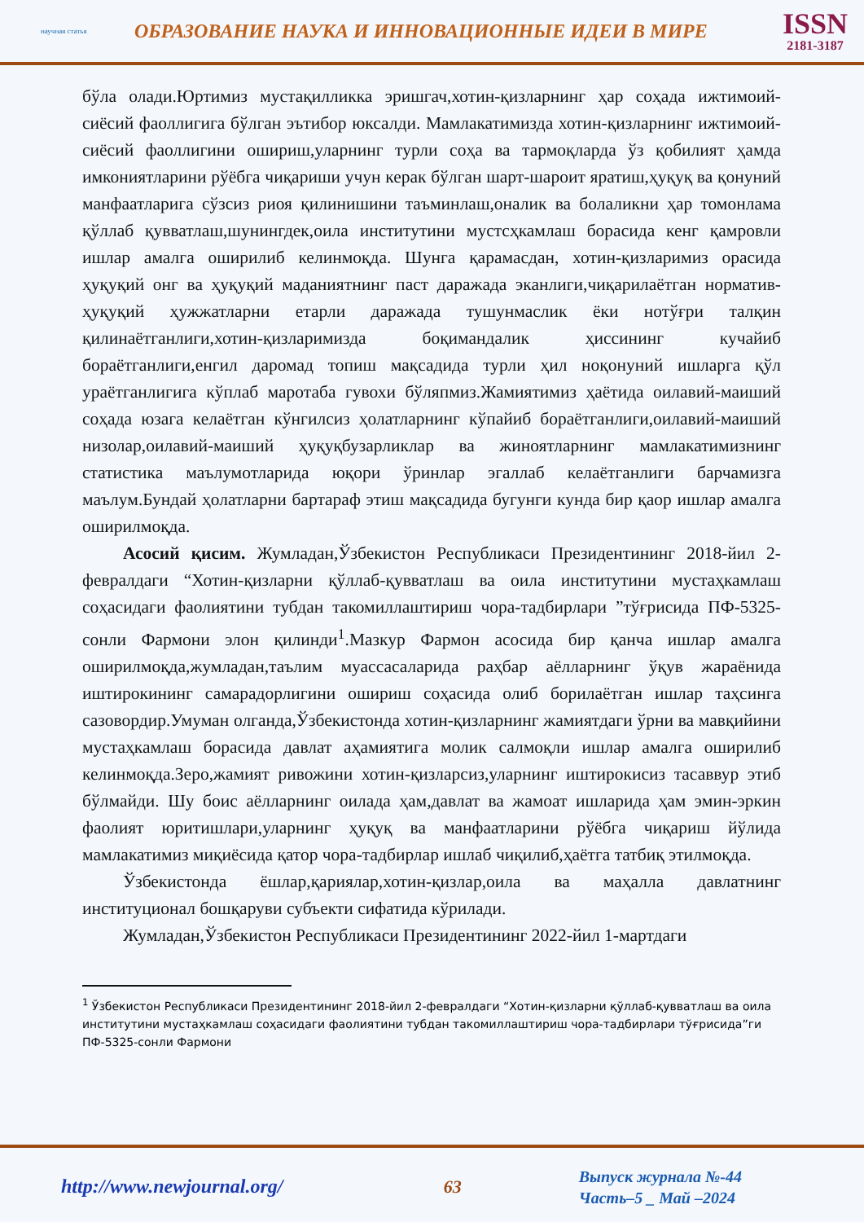научная статья
ОБРАЗОВАНИЕ НАУКА И ИННОВАЦИОННЫЕ ИДЕИ В МИРЕ
ISSN
2181-3187
бўла олади.Юртимиз мустақилликка эришгач,хотин-қизларнинг ҳар соҳада ижтимоий-сиёсий фаоллигига бўлган эътибор юксалди. Мамлакатимизда хотин-қизларнинг ижтимоий-сиёсий фаоллигини ошириш,уларнинг турли соҳа ва тармоқларда ўз қобилият ҳамда имкониятларини рўёбга чиқариши учун керак бўлган шарт-шароит яратиш,ҳуқуқ ва қонуний манфаатларига сўзсиз риоя қилинишини таъминлаш,оналик ва болаликни ҳар томонлама қўллаб қувватлаш,шунингдек,оила институтини мустсҳкамлаш борасида кенг қамровли ишлар амалга оширилиб келинмоқда. Шунга қарамасдан, хотин-қизларимиз орасида ҳуқуқий онг ва ҳуқуқий маданиятнинг паст даражада эканлиги,чиқарилаётган норматив-ҳуқуқий ҳужжатларни етарли даражада тушунмаслик ёки нотўғри талқин қилинаётганлиги,хотин-қизларимизда боқимандалик ҳиссининг кучайиб бораётганлиги,енгил даромад топиш мақсадида турли ҳил ноқонуний ишларга қўл ураётганлигига кўплаб маротаба гувохи бўляпмиз.Жамиятимиз ҳаётида оилавий-маиший соҳада юзага келаётган кўнгилсиз ҳолатларнинг кўпайиб бораётганлиги,оилавий-маиший низолар,оилавий-маиший ҳуқуқбузарликлар ва жиноятларнинг мамлакатимизнинг статистика маълумотларида юқори ўринлар эгаллаб келаётганлиги барчамизга маълум.Бундай ҳолатларни бартараф этиш мақсадида бугунги кунда бир қаор ишлар амалга оширилмоқда.
Асосий қисим. Жумладан,Ўзбекистон Республикаси Президентининг 2018-йил 2-февралдаги “Хотин-қизларни қўллаб-қувватлаш ва оила институтини мустаҳкамлаш соҳасидаги фаолиятини тубдан такомиллаштириш чора-тадбирлари ”тўғрисида ПФ-5325-сонли Фармони элон қилинди<sup>1</sup>.Мазкур Фармон асосида бир қанча ишлар амалга оширилмоқда,жумладан,таълим муассасаларида раҳбар аёлларнинг ўқув жараёнида иштирокининг самарадорлигини ошириш соҳасида олиб борилаётган ишлар таҳсинга сазовордир.Умуман олганда,Ўзбекистонда хотин-қизларнинг жамиятдаги ўрни ва мавқийини мустаҳкамлаш борасида давлат аҳамиятига молик салмоқли ишлар амалга оширилиб келинмоқда.Зеро,жамият ривожини хотин-қизларсиз,уларнинг иштирокисиз тасаввур этиб бўлмайди. Шу боис аёлларнинг оилада ҳам,давлат ва жамоат ишларида ҳам эмин-эркин фаолият юритишлари,уларнинг ҳуқуқ ва манфаатларини рўёбга чиқариш йўлида мамлакатимиз миқиёсида қатор чора-тадбирлар ишлаб чиқилиб,ҳаётга татбиқ этилмоқда.
Ўзбекистонда ёшлар,қариялар,хотин-қизлар,оила ва маҳалла давлатнинг институционал бошқаруви субъекти сифатида кўрилади.
Жумладан,Ўзбекистон Республикаси Президентининг 2022-йил 1-мартдаги
<sup>1</sup> Ўзбекистон Республикаси Президентининг 2018-йил 2-февралдаги “Хотин-қизларни қўллаб-қувватлаш ва оила институтини мустаҳкамлаш соҳасидаги фаолиятини тубдан такомиллаштириш чора-тадбирлари тўғрисида”ги ПФ-5325-сонли Фармони
http://www.newjournal.org/ 63
Выпуск журнала №-44
Часть–5 _ Май –2024